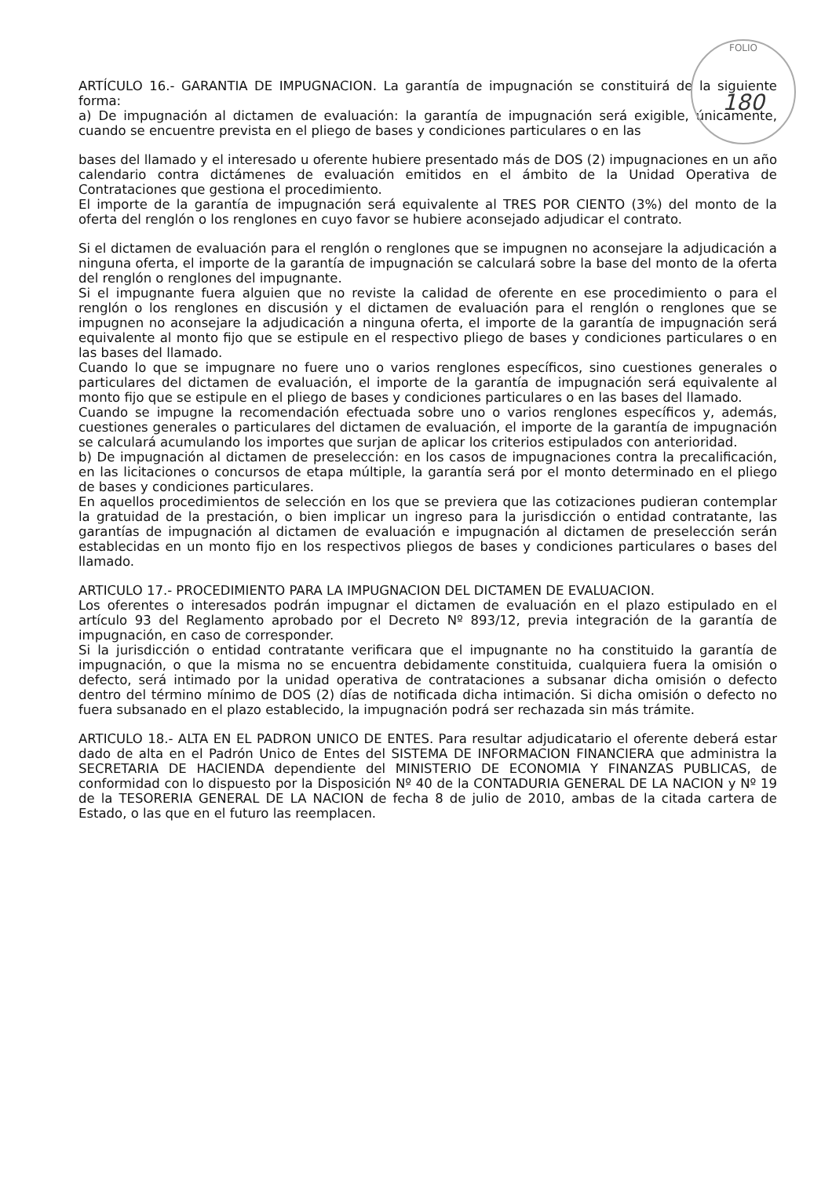FOLIO
180
ARTÍCULO 16.- GARANTIA DE IMPUGNACION. La garantía de impugnación se constituirá de la siguiente forma:
a) De impugnación al dictamen de evaluación: la garantía de impugnación será exigible, únicamente, cuando se encuentre prevista en el pliego de bases y condiciones particulares o en las
bases del llamado y el interesado u oferente hubiere presentado más de DOS (2) impugnaciones en un año calendario contra dictámenes de evaluación emitidos en el ámbito de la Unidad Operativa de Contrataciones que gestiona el procedimiento.
El importe de la garantía de impugnación será equivalente al TRES POR CIENTO (3%) del monto de la oferta del renglón o los renglones en cuyo favor se hubiere aconsejado adjudicar el contrato.
Si el dictamen de evaluación para el renglón o renglones que se impugnen no aconsejare la adjudicación a ninguna oferta, el importe de la garantía de impugnación se calculará sobre la base del monto de la oferta del renglón o renglones del impugnante.
Si el impugnante fuera alguien que no reviste la calidad de oferente en ese procedimiento o para el renglón o los renglones en discusión y el dictamen de evaluación para el renglón o renglones que se impugnen no aconsejare la adjudicación a ninguna oferta, el importe de la garantía de impugnación será equivalente al monto fijo que se estipule en el respectivo pliego de bases y condiciones particulares o en las bases del llamado.
Cuando lo que se impugnare no fuere uno o varios renglones específicos, sino cuestiones generales o particulares del dictamen de evaluación, el importe de la garantía de impugnación será equivalente al monto fijo que se estipule en el pliego de bases y condiciones particulares o en las bases del llamado.
Cuando se impugne la recomendación efectuada sobre uno o varios renglones específicos y, además, cuestiones generales o particulares del dictamen de evaluación, el importe de la garantía de impugnación se calculará acumulando los importes que surjan de aplicar los criterios estipulados con anterioridad.
b) De impugnación al dictamen de preselección: en los casos de impugnaciones contra la precalificación, en las licitaciones o concursos de etapa múltiple, la garantía será por el monto determinado en el pliego de bases y condiciones particulares.
En aquellos procedimientos de selección en los que se previera que las cotizaciones pudieran contemplar la gratuidad de la prestación, o bien implicar un ingreso para la jurisdicción o entidad contratante, las garantías de impugnación al dictamen de evaluación e impugnación al dictamen de preselección serán establecidas en un monto fijo en los respectivos pliegos de bases y condiciones particulares o bases del llamado.
ARTICULO 17.- PROCEDIMIENTO PARA LA IMPUGNACION DEL DICTAMEN DE EVALUACION.
Los oferentes o interesados podrán impugnar el dictamen de evaluación en el plazo estipulado en el artículo 93 del Reglamento aprobado por el Decreto Nº 893/12, previa integración de la garantía de impugnación, en caso de corresponder.
Si la jurisdicción o entidad contratante verificara que el impugnante no ha constituido la garantía de impugnación, o que la misma no se encuentra debidamente constituida, cualquiera fuera la omisión o defecto, será intimado por la unidad operativa de contrataciones a subsanar dicha omisión o defecto dentro del término mínimo de DOS (2) días de notificada dicha intimación. Si dicha omisión o defecto no fuera subsanado en el plazo establecido, la impugnación podrá ser rechazada sin más trámite.
ARTICULO 18.- ALTA EN EL PADRON UNICO DE ENTES. Para resultar adjudicatario el oferente deberá estar dado de alta en el Padrón Unico de Entes del SISTEMA DE INFORMACION FINANCIERA que administra la SECRETARIA DE HACIENDA dependiente del MINISTERIO DE ECONOMIA Y FINANZAS PUBLICAS, de conformidad con lo dispuesto por la Disposición Nº 40 de la CONTADURIA GENERAL DE LA NACION y Nº 19 de la TESORERIA GENERAL DE LA NACION de fecha 8 de julio de 2010, ambas de la citada cartera de Estado, o las que en el futuro las reemplacen.